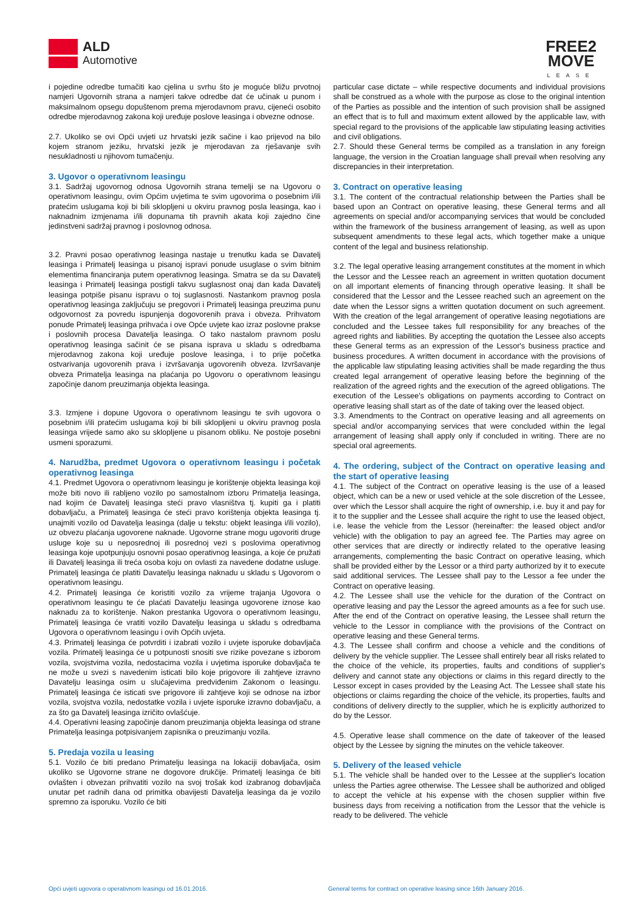ALD
Automotive
FREE2
MOVE
LEASE
i pojedine odredbe tumačiti kao cjelina u svrhu što je moguće bližu prvotnoj namjeri Ugovornih strana a namjeri takve odredbe dat će učinak u punom i maksimalnom opsegu dopuštenom prema mjerodavnom pravu, cijeneći osobito odredbe mjerodavnog zakona koji uređuje poslove leasinga i obvezne odnose.
2.7. Ukoliko se ovi Opći uvjeti uz hrvatski jezik sačine i kao prijevod na bilo kojem stranom jeziku, hrvatski jezik je mjerodavan za rješavanje svih nesukladnosti u njihovom tumačenju.
3. Ugovor o operativnom leasingu
3.1. Sadržaj ugovornog odnosa Ugovornih strana temelji se na Ugovoru o operativnom leasingu, ovim Općim uvjetima te svim ugovorima o posebnim i/ili pratećim uslugama koji bi bili sklopljeni u okviru pravnog posla leasinga, kao i naknadnim izmjenama i/ili dopunama tih pravnih akata koji zajedno čine jedinstveni sadržaj pravnog i poslovnog odnosa.
3.2. Pravni posao operativnog leasinga nastaje u trenutku kada se Davatelj leasinga i Primatelj leasinga u pisanoj ispravi ponude usuglase o svim bitnim elementima financiranja putem operativnog leasinga. Smatra se da su Davatelj leasinga i Primatelj leasinga postigli takvu suglasnost onaj dan kada Davatelj leasinga potpiše pisanu ispravu o toj suglasnosti. Nastankom pravnog posla operativnog leasinga zaključuju se pregovori i Primatelj leasinga preuzima punu odgovornost za povredu ispunjenja dogovorenih prava i obveza. Prihvatom ponude Primatelj leasinga prihvaća i ove Opće uvjete kao izraz poslovne prakse i poslovnih procesa Davatelja leasinga. O tako nastalom pravnom poslu operativnog leasinga sačinit će se pisana isprava u skladu s odredbama mjerodavnog zakona koji uređuje poslove leasinga, i to prije početka ostvarivanja ugovorenih prava i izvršavanja ugovorenih obveza. Izvršavanje obveza Primatelja leasinga na plaćanja po Ugovoru o operativnom leasingu započinje danom preuzimanja objekta leasinga.
3.3. Izmjene i dopune Ugovora o operativnom leasingu te svih ugovora o posebnim i/ili pratećim uslugama koji bi bili sklopljeni u okviru pravnog posla leasinga vrijede samo ako su sklopljene u pisanom obliku. Ne postoje posebni usmeni sporazumi.
4. Narudžba, predmet Ugovora o operativnom leasingu i početak operativnog leasinga
4.1. Predmet Ugovora o operativnom leasingu je korištenje objekta leasinga koji može biti novo ili rabljeno vozilo po samostalnom izboru Primatelja leasinga, nad kojim će Davatelj leasinga steći pravo vlasništva tj. kupiti ga i platiti dobavljaču, a Primatelj leasinga će steći pravo korištenja objekta leasinga tj. unajmiti vozilo od Davatelja leasinga (dalje u tekstu: objekt leasinga i/ili vozilo), uz obvezu plaćanja ugovorene naknade. Ugovorne strane mogu ugovoriti druge usluge koje su u neposrednoj ili posrednoj vezi s poslovima operativnog leasinga koje upotpunjuju osnovni posao operativnog leasinga, a koje će pružati ili Davatelj leasinga ili treća osoba koju on ovlasti za navedene dodatne usluge. Primatelj leasinga će platiti Davatelju leasinga naknadu u skladu s Ugovorom o operativnom leasingu.
4.2. Primatelj leasinga će koristiti vozilo za vrijeme trajanja Ugovora o operativnom leasingu te će plaćati Davatelju leasinga ugovorene iznose kao naknadu za to korištenje. Nakon prestanka Ugovora o operativnom leasingu, Primatelj leasinga će vratiti vozilo Davatelju leasinga u skladu s odredbama Ugovora o operativnom leasingu i ovih Općih uvjeta.
4.3. Primatelj leasinga će potvrditi i izabrati vozilo i uvjete isporuke dobavljača vozila. Primatelj leasinga će u potpunosti snositi sve rizike povezane s izborom vozila, svojstvima vozila, nedostacima vozila i uvjetima isporuke dobavljača te ne može u svezi s navedenim isticati bilo koje prigovore ili zahtjeve izravno Davatelju leasinga osim u slučajevima predviđenim Zakonom o leasingu. Primatelj leasinga će isticati sve prigovore ili zahtjeve koji se odnose na izbor vozila, svojstva vozila, nedostatke vozila i uvjete isporuke izravno dobavljaču, a za što ga Davatelj leasinga izričito ovlašćuje.
4.4. Operativni leasing započinje danom preuzimanja objekta leasinga od strane Primatelja leasinga potpisivanjem zapisnika o preuzimanju vozila.
5. Predaja vozila u leasing
5.1. Vozilo će biti predano Primatelju leasinga na lokaciji dobavljača, osim ukoliko se Ugovorne strane ne dogovore drukčije. Primatelj leasinga će biti ovlašten i obvezan prihvatiti vozilo na svoj trošak kod izabranog dobavljača unutar pet radnih dana od primitka obavijesti Davatelja leasinga da je vozilo spremno za isporuku. Vozilo će biti
particular case dictate – while respective documents and individual provisions shall be construed as a whole with the purpose as close to the original intention of the Parties as possible and the intention of such provision shall be assigned an effect that is to full and maximum extent allowed by the applicable law, with special regard to the provisions of the applicable law stipulating leasing activities and civil obligations.
2.7. Should these General terms be compiled as a translation in any foreign language, the version in the Croatian language shall prevail when resolving any discrepancies in their interpretation.
3. Contract on operative leasing
3.1. The content of the contractual relationship between the Parties shall be based upon an Contract on operative leasing, these General terms and all agreements on special and/or accompanying services that would be concluded within the framework of the business arrangement of leasing, as well as upon subsequent amendments to these legal acts, which together make a unique content of the legal and business relationship.
3.2. The legal operative leasing arrangement constitutes at the moment in which the Lessor and the Lessee reach an agreement in written quotation document on all important elements of financing through operative leasing. It shall be considered that the Lessor and the Lessee reached such an agreement on the date when the Lessor signs a written quotation document on such agreement. With the creation of the legal arrangement of operative leasing negotiations are concluded and the Lessee takes full responsibility for any breaches of the agreed rights and liabilities. By accepting the quotation the Lessee also accepts these General terms as an expression of the Lessor's business practice and business procedures. A written document in accordance with the provisions of the applicable law stipulating leasing activities shall be made regarding the thus created legal arrangement of operative leasing before the beginning of the realization of the agreed rights and the execution of the agreed obligations. The execution of the Lessee's obligations on payments according to Contract on operative leasing shall start as of the date of taking over the leased object.
3.3. Amendments to the Contract on operative leasing and all agreements on special and/or accompanying services that were concluded within the legal arrangement of leasing shall apply only if concluded in writing. There are no special oral agreements.
4. The ordering, subject of the Contract on operative leasing and the start of operative leasing
4.1. The subject of the Contract on operative leasing is the use of a leased object, which can be a new or used vehicle at the sole discretion of the Lessee, over which the Lessor shall acquire the right of ownership, i.e. buy it and pay for it to the supplier and the Lessee shall acquire the right to use the leased object, i.e. lease the vehicle from the Lessor (hereinafter: the leased object and/or vehicle) with the obligation to pay an agreed fee. The Parties may agree on other services that are directly or indirectly related to the operative leasing arrangements, complementing the basic Contract on operative leasing, which shall be provided either by the Lessor or a third party authorized by it to execute said additional services. The Lessee shall pay to the Lessor a fee under the Contract on operative leasing.
4.2. The Lessee shall use the vehicle for the duration of the Contract on operative leasing and pay the Lessor the agreed amounts as a fee for such use. After the end of the Contract on operative leasing, the Lessee shall return the vehicle to the Lessor in compliance with the provisions of the Contract on operative leasing and these General terms.
4.3. The Lessee shall confirm and choose a vehicle and the conditions of delivery by the vehicle supplier. The Lessee shall entirely bear all risks related to the choice of the vehicle, its properties, faults and conditions of supplier's delivery and cannot state any objections or claims in this regard directly to the Lessor except in cases provided by the Leasing Act. The Lessee shall state his objections or claims regarding the choice of the vehicle, its properties, faults and conditions of delivery directly to the supplier, which he is explicitly authorized to do by the Lessor.
4.5. Operative lease shall commence on the date of takeover of the leased object by the Lessee by signing the minutes on the vehicle takeover.
5. Delivery of the leased vehicle
5.1. The vehicle shall be handed over to the Lessee at the supplier's location unless the Parties agree otherwise. The Lessee shall be authorized and obliged to accept the vehicle at his expense with the chosen supplier within five business days from receiving a notification from the Lessor that the vehicle is ready to be delivered. The vehicle
Opći uvjeti ugovora o operativnom leasingu od 16.01.2016.
General terms for contract on operative leasing since 16th January 2016.